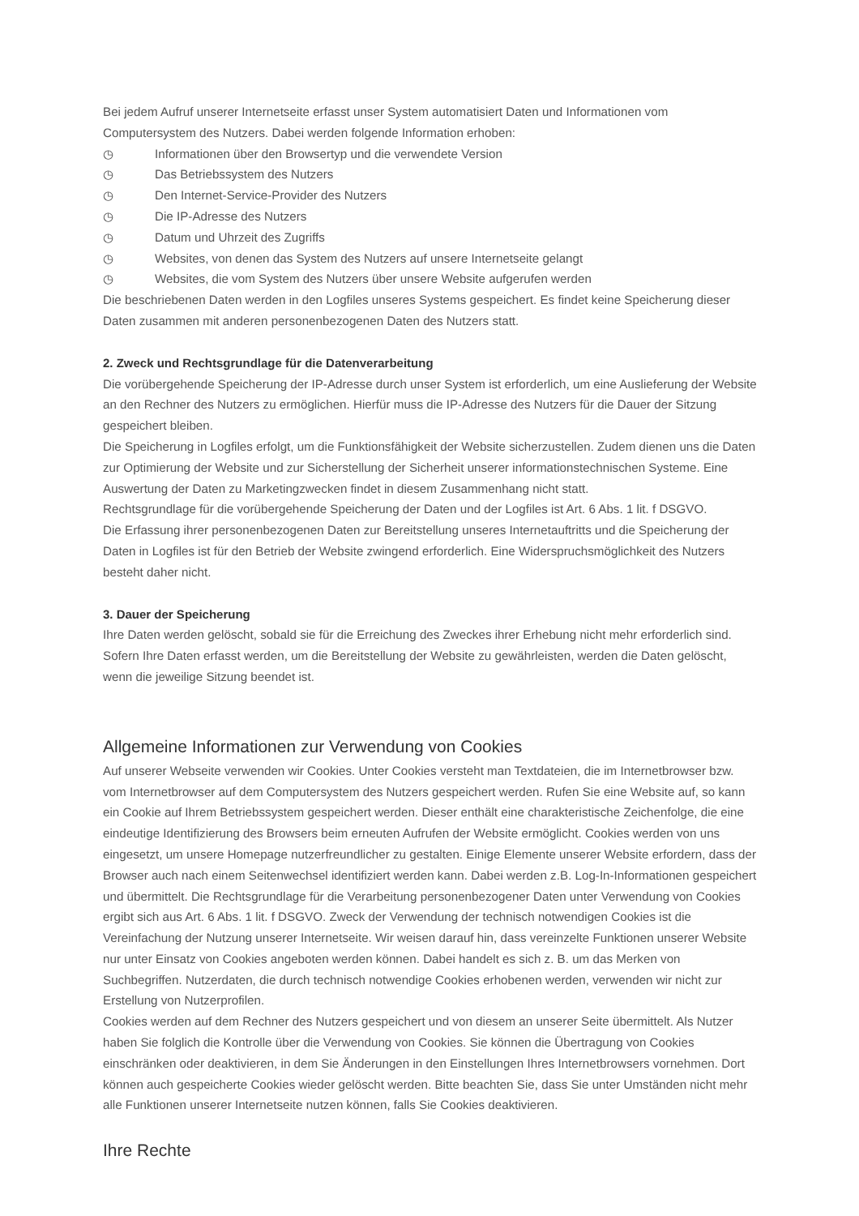Bei jedem Aufruf unserer Internetseite erfasst unser System automatisiert Daten und Informationen vom Computersystem des Nutzers. Dabei werden folgende Information erhoben:
◷ Informationen über den Browsertyp und die verwendete Version
◷ Das Betriebssystem des Nutzers
◷ Den Internet-Service-Provider des Nutzers
◷ Die IP-Adresse des Nutzers
◷ Datum und Uhrzeit des Zugriffs
◷ Websites, von denen das System des Nutzers auf unsere Internetseite gelangt
◷ Websites, die vom System des Nutzers über unsere Website aufgerufen werden
Die beschriebenen Daten werden in den Logfiles unseres Systems gespeichert. Es findet keine Speicherung dieser Daten zusammen mit anderen personenbezogenen Daten des Nutzers statt.
2. Zweck und Rechtsgrundlage für die Datenverarbeitung
Die vorübergehende Speicherung der IP-Adresse durch unser System ist erforderlich, um eine Auslieferung der Website an den Rechner des Nutzers zu ermöglichen. Hierfür muss die IP-Adresse des Nutzers für die Dauer der Sitzung gespeichert bleiben.
Die Speicherung in Logfiles erfolgt, um die Funktionsfähigkeit der Website sicherzustellen. Zudem dienen uns die Daten zur Optimierung der Website und zur Sicherstellung der Sicherheit unserer informationstechnischen Systeme. Eine Auswertung der Daten zu Marketingzwecken findet in diesem Zusammenhang nicht statt.
Rechtsgrundlage für die vorübergehende Speicherung der Daten und der Logfiles ist Art. 6 Abs. 1 lit. f DSGVO.
Die Erfassung ihrer personenbezogenen Daten zur Bereitstellung unseres Internetauftritts und die Speicherung der Daten in Logfiles ist für den Betrieb der Website zwingend erforderlich. Eine Widerspruchsmöglichkeit des Nutzers besteht daher nicht.
3. Dauer der Speicherung
Ihre Daten werden gelöscht, sobald sie für die Erreichung des Zweckes ihrer Erhebung nicht mehr erforderlich sind. Sofern Ihre Daten erfasst werden, um die Bereitstellung der Website zu gewährleisten, werden die Daten gelöscht, wenn die jeweilige Sitzung beendet ist.
Allgemeine Informationen zur Verwendung von Cookies
Auf unserer Webseite verwenden wir Cookies. Unter Cookies versteht man Textdateien, die im Internetbrowser bzw. vom Internetbrowser auf dem Computersystem des Nutzers gespeichert werden. Rufen Sie eine Website auf, so kann ein Cookie auf Ihrem Betriebssystem gespeichert werden. Dieser enthält eine charakteristische Zeichenfolge, die eine eindeutige Identifizierung des Browsers beim erneuten Aufrufen der Website ermöglicht. Cookies werden von uns eingesetzt, um unsere Homepage nutzerfreundlicher zu gestalten. Einige Elemente unserer Website erfordern, dass der Browser auch nach einem Seitenwechsel identifiziert werden kann. Dabei werden z.B. Log-In-Informationen gespeichert und übermittelt. Die Rechtsgrundlage für die Verarbeitung personenbezogener Daten unter Verwendung von Cookies ergibt sich aus Art. 6 Abs. 1 lit. f DSGVO. Zweck der Verwendung der technisch notwendigen Cookies ist die Vereinfachung der Nutzung unserer Internetseite. Wir weisen darauf hin, dass vereinzelte Funktionen unserer Website nur unter Einsatz von Cookies angeboten werden können. Dabei handelt es sich z. B. um das Merken von Suchbegriffen. Nutzerdaten, die durch technisch notwendige Cookies erhobenen werden, verwenden wir nicht zur Erstellung von Nutzerprofilen.
Cookies werden auf dem Rechner des Nutzers gespeichert und von diesem an unserer Seite übermittelt. Als Nutzer haben Sie folglich die Kontrolle über die Verwendung von Cookies. Sie können die Übertragung von Cookies einschränken oder deaktivieren, in dem Sie Änderungen in den Einstellungen Ihres Internetbrowsers vornehmen. Dort können auch gespeicherte Cookies wieder gelöscht werden. Bitte beachten Sie, dass Sie unter Umständen nicht mehr alle Funktionen unserer Internetseite nutzen können, falls Sie Cookies deaktivieren.
Ihre Rechte